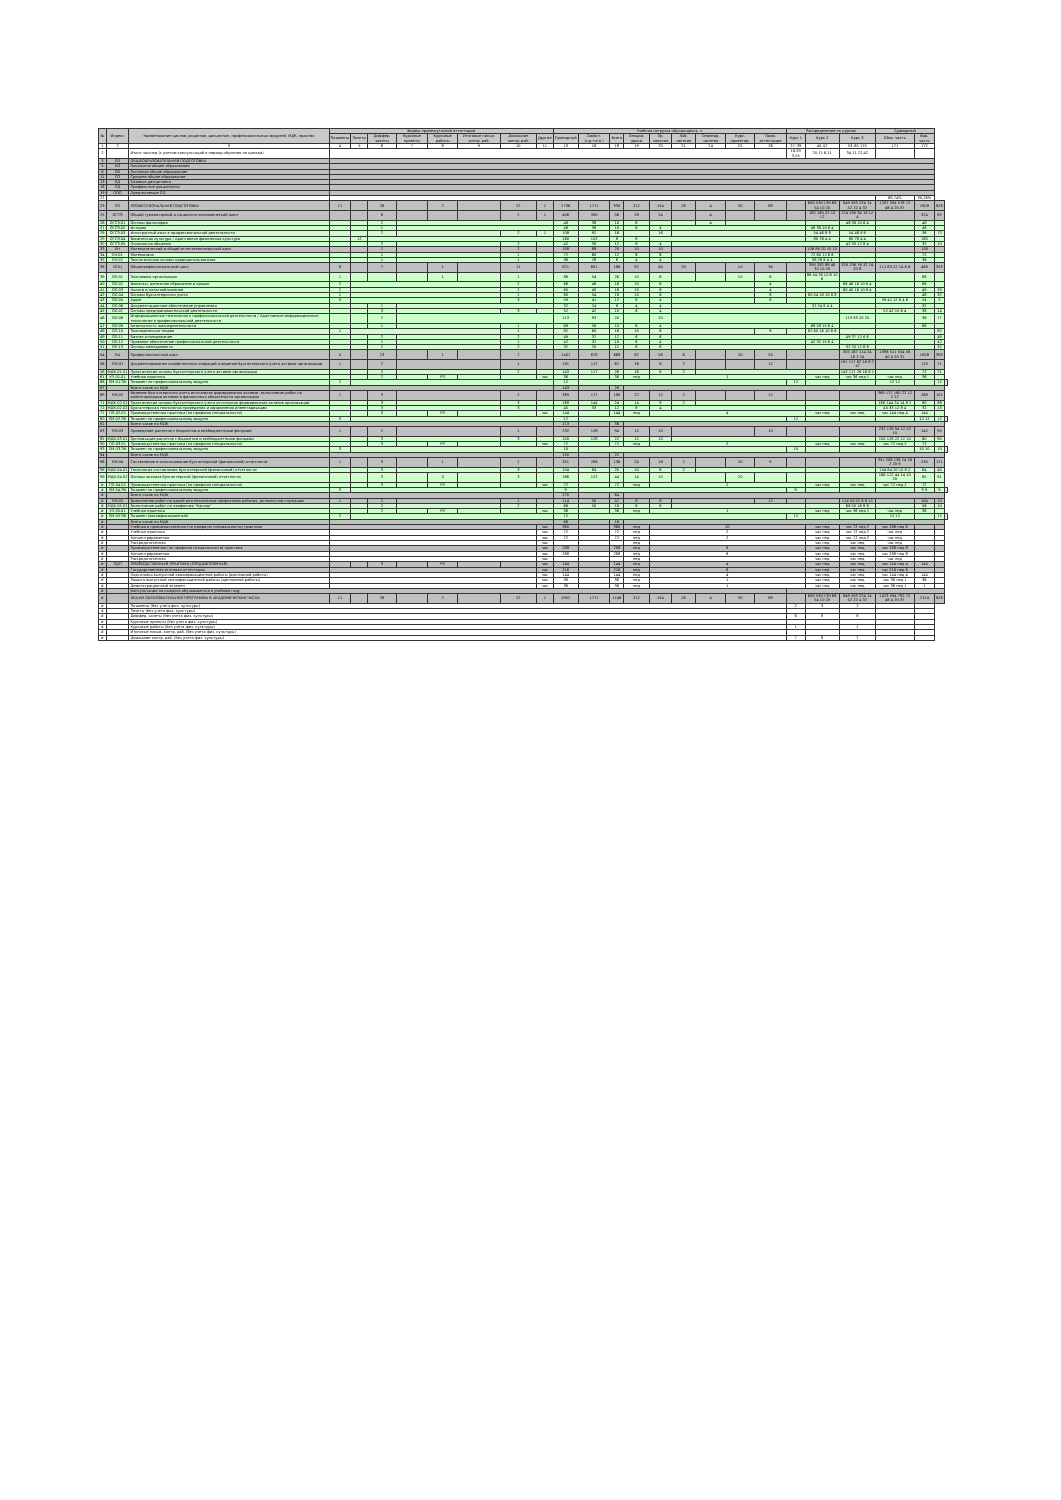| № | Индекс | Наименование циклов, разделов, дисциплин, профессиональных модулей, МДК, практик | Формы промежуточной аттестации | | | | | | | | Учебная нагрузка обучающихся, ч. | | | | | | | | | Распределение по курсам | | | Суммарный | | | |
| --- | --- | --- | --- | --- | --- | --- | --- | --- | --- | --- | --- | --- | --- | --- | --- | --- | --- | --- | --- | --- | --- | --- | --- | --- | --- | --- |
| | | | Экзамены | Зачеты | Диффер. зачеты | Курсовые проекты | Курсовые работы | Итоговые письм. контр. раб. | Домашние контр. раб. | Другие | Суммарный | Самост. (с.р.+и.п.) | Всего | Лекции, уроки | Пр. занятия | Лаб. занятия | Семинар. занятия | Курс. проектир. | Пром. аттестация | Курс 1 | Курс 2 | Курс 3 | Обяз. часть | Вар. часть | | |
| 1 | 2 | 3 | 4 | 5 | 6 | 7 | 8 | 9 | 10 | 11 | 13 | 16 | 18 | 19 | 20 | 21 | 24 | 25 | 26 | 27–39 | 40–52 | 53–65 170 | 171 | 172 | | |
| 2 | | Итого час/нед (с учетом консультаций в период обучения по циклам) | | | | | | | | | | | | | | | | | | 16,59 3,55 | 20,71 6,11 | 34,71 22,42 | | | | |
| 3 | ОП | ОБЩЕОБРАЗОВАТЕЛЬНАЯ ПОДГОТОВКА | | | | | | | | | | | | | | | | | | | | | | | | |
| 5 | НО | Начальное общее образование | | | | | | | | | | | | | | | | | | | | | | | | |
| 8 | ОО | Основное общее образование | | | | | | | | | | | | | | | | | | | | | | | | |
| 11 | СО | Среднее общее образование | | | | | | | | | | | | | | | | | | | | | | | | |
| 13 | БД | Базовые дисциплины | | | | | | | | | | | | | | | | | | | | | | | | |
| 16 | ПД | Профильные дисциплины | | | | | | | | | | | | | | | | | | | | | | | | |
| 19 | ПОО | Предлагаемые ОО | | | | | | | | | | | | | | | | | | | | | | | | |
| 22 | | | | | | | | | | | | | | | | | | | | | | | 69,74% | 30,26% | | |
| 23 | ПП | ПРОФЕССИОНАЛЬНАЯ ПОДГОТОВКА | 11 | | 28 | | 2 | | 22 | 1 | 2736 | 1717 | 930 | 212 | 154 | 26 | 4 | 30 | 89 | | 680 530 130 66 54 10 20 | 849 593 224 74 52 22 4 32 | 1207 594 576 72 48 4 20 37 | 1908 | 828 | |
| 25 | ОГСЭ | Общий гуманитарный и социально-экономический цикл | | | 6 | | | | 2 | 1 | 406 | 350 | 56 | 28 | 24 | | 4 | | | | 182 160 22 10 12 | 224 190 34 18 12 4 | | 324 | 82 | |
| 26 | ОГСЭ.01 | Основы философии | | | 2 | | | | | | 48 | 38 | 10 | 6 | | | 4 | | | | | 48 38 10 6 4 | | 48 | | |
| 27 | ОГСЭ.02 | История | | | 1 | | | | | | 48 | 38 | 10 | 6 | 4 | | | | | | 48 38 10 6 4 | | | 48 | | |
| 28 | ОГСЭ.03 | Иностранный язык в профессиональной деятельности | | | 2 | | | | 2 | 1 | 108 | 92 | 16 | | 16 | | | | | | 54 46 8 8 | 54 46 8 8 | | 36 | 72 | |
| 29 | ОГСЭ.04 | Физическая культура / Адаптивная физическая культура | | 12 | | | | | | | 160 | 152 | 8 | 8 | | | | | | | 80 76 4 4 | 80 76 4 4 | | 160 | | |
| 30 | ОГСЭ.05 | Психология общения | | | 2 | | | | 2 | | 42 | 30 | 12 | 8 | 4 | | | | | | | 42 30 12 8 4 | | 32 | 10 | |
| 33 | ЕН | Математический и общий естественнонаучный цикл | | | 2 | | | | 2 | | 108 | 88 | 20 | 10 | 10 | | | | | | 108 88 20 10 10 | | | 108 | | |
| 34 | ЕН.01 | Математика | | | 1 | | | | 1 | | 72 | 60 | 12 | 6 | 6 | | | | | | 72 60 12 6 6 | | | 72 | | |
| 35 | ЕН.02 | Экологические основы природопользования | | | 1 | | | | 1 | | 36 | 28 | 8 | 4 | 4 | | | | | | 36 28 8 4 4 | | | 36 | | |
| 38 | ОПЦ | Общепрофессиональный цикл | 6 | | 7 | | 1 | | 11 | | 821 | 601 | 186 | 92 | 64 | 20 | | 10 | 34 | | 390 282 88 46 32 10 20 | 320 236 76 32 24 20 8 | 111 83 22 14 8 6 | 468 | 353 | |
| 39 | ОП.01 | Экономика организации | 1 | | | | 1 | | 1 | | 86 | 54 | 26 | 10 | 6 | | | 10 | 6 | | 86 54 26 10 6 10 6 | | | 86 | | |
| 40 | ОП.02 | Финансы, денежное обращение и кредит | 2 | | | | | | 2 | | 66 | 46 | 16 | 10 | 6 | | | | 4 | | | 66 46 16 10 6 4 | | 66 | | |
| 41 | ОП.03 | Налоги и налогообложение | 2 | | | | | | 2 | | 60 | 40 | 16 | 10 | 6 | | | | 4 | | | 60 40 16 10 6 4 | | 40 | 20 | |
| 42 | ОП.04 | Основы бухгалтерского учета | 1 | | | | | | 1 | | 80 | 54 | 18 | 10 | 8 | | | | 8 | | 80 54 18 10 8 8 | | | 48 | 32 | |
| 43 | ОП.05 | Аудит | 3 | | | | | | 3 | | 59 | 41 | 12 | 8 | 4 | | | | 6 | | | | 59 41 12 8 4 6 | 54 | 5 | |
| 44 | ОП.06 | Документационное обеспечение управления | | | 1 | | | | | | 32 | 24 | 8 | 4 | 4 | | | | | | 32 24 8 4 4 | | | 32 | | |
| 45 | ОП.07 | Основы предпринимательской деятельности | | | 3 | | | | 3 | | 52 | 42 | 10 | 6 | 4 | | | | | | | | 52 42 10 6 4 | 38 | 14 | |
| 46 | ОП.08 | Информационные технологии в профессиональной деятельности / Адаптивные информационные технологии в профессиональной деятельности | | | 2 | | | | | | 113 | 93 | 20 | | 20 | | | | | | | 113 93 20 20 | | 36 | 77 | |
| 47 | ОП.09 | Безопасность жизнедеятельности | | | 1 | | | | 1 | | 68 | 58 | 10 | 6 | 4 | | | | | | 68 58 10 6 4 | | | 68 | | |
| 48 | ОП.10 | Экономическая теория | 1 | | | | | | 1 | | 82 | 60 | 16 | 10 | 6 | | | | 6 | | 82 60 16 10 6 6 | | | | 82 | |
| 49 | ОП.11 | Бизнес-планирование | | | 2 | | | | 2 | | 49 | 37 | 12 | 6 | 6 | | | | | | | 49 37 12 6 6 | | | 49 | |
| 50 | ОП.12 | Правовое обеспечение профессиональной деятельности | | | 1 | | | | 1 | | 42 | 32 | 10 | 6 | 4 | | | | | | 42 32 10 6 4 | | | | 42 | |
| 51 | ОП.13 | Основы менеджмента | | | 2 | | | | 2 | | 32 | 20 | 12 | 6 | 6 | | | | | | | 32 20 12 6 6 | | | 32 | |
| 54 | ПЦ | Профессиональный цикл | 5 | | 13 | | 1 | | 7 | | 1401 | 678 | 668 | 82 | 56 | 6 | | 20 | 55 | | | 305 167 114 24 16 2 24 | 1096 511 554 58 40 4 20 31 | 1008 | 393 | |
| 56 | ПМ.01 | Документирование хозяйственных операций и ведение бухгалтерского учета активов организации | 1 | | 2 | | | | 1 | | 191 | 117 | 62 | 16 | 8 | 2 | | | 12 | | | 191 117 62 16 8 2 12 | | 120 | 71 | |
| 58 | МДК.01.01 | Практические основы бухгалтерского учета активов организации | | | 2 | | | | 2 | | 143 | 117 | 26 | 16 | 8 | 2 | | | | | | 143 117 26 16 8 2 | | 72 | 71 | |
| 61 | УП.01.01 | Учебная практика | | | 2 | | РП | | | час | 36 | | 36 | нед | 1 | | | | | | час нед | час 36 нед 1 | час нед | 36 | | |
| 66 | ПМ.01.ЭК | Экзамен по профессиональному модулю | 2 | | | | | | | | 12 | | | | | | | | | 12 | | | 12 12 | | 12 | |
| 67 | | Всего часов по МДК | | | | | | | | | 143 | | 26 | | | | | | | | | | | | | |
| 69 | ПМ.02 | Ведение бухгалтерского учета источников формирования активов, выполнение работ по инвентаризации активов и финансовых обязательств организации | 1 | | 3 | | | | 2 | | 369 | 177 | 180 | 22 | 12 | 2 | | | 12 | | | | 369 177 180 22 12 2 12 | 268 | 101 | |
| 71 | МДК.02.01 | Практические основы бухгалтерского учета источников формирования активов организации | | | 3 | | | | 3 | | 168 | 144 | 24 | 14 | 8 | 2 | | | | | | | 168 144 24 14 8 2 | 80 | 88 | |
| 72 | МДК.02.02 | Бухгалтерская технология проведения и оформления инвентаризации | | | 3 | | | | 3 | | 45 | 33 | 12 | 8 | 4 | | | | | | | | 45 33 12 8 4 | 32 | 13 | |
| 77 | ПП.02.01 | Производственная практика (по профилю специальности) | | | 3 | | РП | | | час | 144 | | 144 | нед | 4 | | | | | | час нед | час нед | час 144 нед 4 | 144 | | |
| 80 | ПМ.02.ЭК | Экзамен по профессиональному модулю | 3 | | | | | | | | 12 | | | | | | | | | 12 | | | | 12 12 | 12 | |
| 81 | | Всего часов по МДК | | | | | | | | | 213 | | 36 | | | | | | | | | | | | | |
| 83 | ПМ.03 | Проведение расчетов с бюджетом и внебюджетными фондами | 1 | | 2 | | | | 1 | | 232 | 128 | 94 | 12 | 10 | | | | 10 | | | | 232 128 94 12 10 10 | 142 | 90 | |
| 85 | МДК.03.01 | Организация расчетов с бюджетом и внебюджетными фондами | | | 3 | | | | 3 | | 150 | 128 | 22 | 12 | 10 | | | | | | | | 150 128 22 12 10 | 60 | 90 | |
| 90 | ПП.03.01 | Производственная практика (по профилю специальности) | | | 3 | | РП | | | час | 72 | | 72 | нед | 2 | | | | | | час нед | час нед | час 72 нед 2 | 72 | | |
| 93 | ПМ.03.ЭК | Экзамен по профессиональному модулю | 3 | | | | | | | | 10 | | | | | | | | | 10 | | | | 10 10 | 10 | |
| 94 | | Всего часов по МДК | | | | | | | | | 150 | | 22 | | | | | | | | | | | | | |
| 96 | ПМ.04 | Составление и использование бухгалтерской (финансовой) отчетности | 1 | | 3 | | 1 | | 2 | | 351 | 206 | 136 | 24 | 18 | 2 | | 20 | 9 | | | | 351 206 136 24 18 2 20 9 | 230 | 121 | |
| 98 | МДК.04.01 | Технология составления бухгалтерской (финансовой) отчетности | | | 3 | | | | 3 | | 104 | 84 | 20 | 10 | 8 | 2 | | | | | | | 104 84 20 10 8 2 | 64 | 40 | |
| 99 | МДК.04.02 | Основы анализа бухгалтерской (финансовой) отчетности | | | 3 | | 3 | | 3 | | 166 | 122 | 44 | 14 | 10 | | | 20 | | | | | 166 122 44 14 10 20 | 85 | 81 | |
| # | ПП.04.01 | Производственная практика (по профилю специальности) | | | 3 | | РП | | | час | 72 | | 72 | нед | 2 | | | | | | час нед | час нед | час 72 нед 2 | 72 | | |
| # | ПМ.04.ЭК | Экзамен по профессиональному модулю | 3 | | | | | | | | 9 | | | | | | | | | 9 | | | | 9 9 | 9 | |
| # | | Всего часов по МДК | | | | | | | | | 270 | | 64 | | | | | | | | | | | | | |
| # | ПМ.05 | Выполнение работ по одной или нескольким профессиям рабочих, должностям служащих | 1 | | 2 | | | | 1 | | 114 | 50 | 52 | 8 | 8 | | | | 12 | | | 114 50 52 8 8 12 | | 104 | 10 | |
| # | МДК.05.01 | Выполнение работ по профессии "Кассир" | | | 2 | | | | 2 | | 66 | 50 | 16 | 8 | 8 | | | | | | | 66 50 16 8 8 | | 56 | 10 | |
| # | УП.05.01 | Учебная практика | | | 2 | | РП | | | час | 36 | | 36 | нед | 1 | | | | | | час нед | час 36 нед 1 | час нед | 36 | | |
| # | ПМ.05.ЭК | Экзамен (квалификационный) | 2 | | | | | | | | 12 | | | | | | | | | 12 | | | 12 12 | | 12 | |
| # | | Всего часов по МДК | | | | | | | | | 66 | | 16 | | | | | | | | | | | | | |
| # | | Учебная и производственная (по профилю специальности) практики | | | | | | | | час | 360 | | 360 | нед | 10 | | | | | | час нед | час 72 нед 2 | час 288 нед 8 | | | |
| # | | Учебная практика | | | | | | | | час | 72 | | 72 | нед | 2 | | | | | | час нед | час 72 нед 2 | час нед | | | |
| # | | Концентрированная | | | | | | | | час | 72 | | 72 | нед | 2 | | | | | | час нед | час 72 нед 2 | час нед | | | |
| # | | Рассредоточенная | | | | | | | | час | | | | нед | | | | | | | час нед | час нед | час нед | | | |
| # | | Производственная (по профилю специальности) практика | | | | | | | | час | 288 | | 288 | нед | 8 | | | | | | час нед | час нед | час 288 нед 8 | | | |
| # | | Концентрированная | | | | | | | | час | 288 | | 288 | нед | 8 | | | | | | час нед | час нед | час 288 нед 8 | | | |
| # | | Рассредоточенная | | | | | | | | час | | | | нед | | | | | | | час нед | час нед | час нед | | | |
| # | ПДП | ПРИЗВОДСТВЕННАЯ ПРАКТИКА (ПРЕДДИПЛОМНАЯ) | | | 3 | | РП | | | час | 144 | | 144 | нед | 4 | | | | | | час нед | час нед | час 144 нед 4 | 144 | | |
| # | | Государственная итоговая аттестация | | | | | | | | час | 216 | | 216 | нед | 6 | | | | | | час нед | час нед | час 216 нед 6 | | | |
| # | | Подготовка выпускной квалификационной работы (дипломной работы) | | | | | | | | час | 144 | | 144 | нед | 4 | | | | | | час нед | час нед | час 144 нед 4 | 144 | | |
| # | | Защита выпускной квалификационной работы (дипломной работы) | | | | | | | | час | 36 | | 36 | нед | 1 | | | | | | час нед | час нед | час 36 нед 1 | 36 | | |
| # | | Демонстрационный экзамен | | | | | | | | час | 36 | | 36 | нед | 1 | | | | | | час нед | час нед | час 36 нед 1 | 1 | | |
| # | | Консультации на каждого обучающегося в учебном году | | | | | | | | | | | | | | | | | | | | | | | | |
| # | | ОБЪЕМ ОБРАЗОВАТЕЛЬНОЙ ПРОГРАММЫ В АКАДЕМИЧЕСКИХ ЧАСАХ | 11 | | 28 | | 2 | | 22 | 1 | 2952 | 1717 | 1146 | 212 | 154 | 26 | 4 | 30 | 89 | | 680 530 130 66 54 10 20 | 849 593 224 74 52 22 4 32 | 1423 594 792 72 48 4 20 37 | 2124 | 828 | |
| # | | Экзамены (без учета физ. культуры) | | | | | | | | | | | | | | | | | | 2 | 3 | 2 | | | | |
| # | | Зачеты (без учета физ. культуры) | | | | | | | | | | | | | | | | | | | | | | | | |
| # | | Диффер. зачеты (без учета физ. культуры) | | | | | | | | | | | | | | | | | | 6 | 8 | 8 | | | | |
| # | | Курсовые проекты (без учета физ. культуры) | | | | | | | | | | | | | | | | | | | | | | | | |
| # | | Курсовые работы (без учета физ. культуры) | | | | | | | | | | | | | | | | | | 1 | | 1 | | | | |
| # | | Итоговые письм. контр. раб. (без учета физ. культуры) | | | | | | | | | | | | | | | | | | | | | | | | |
| # | | Домашние контр. раб. (без учета физ. культуры) | | | | | | | | | | | | | | | | | | 7 | 8 | 7 | | | | |